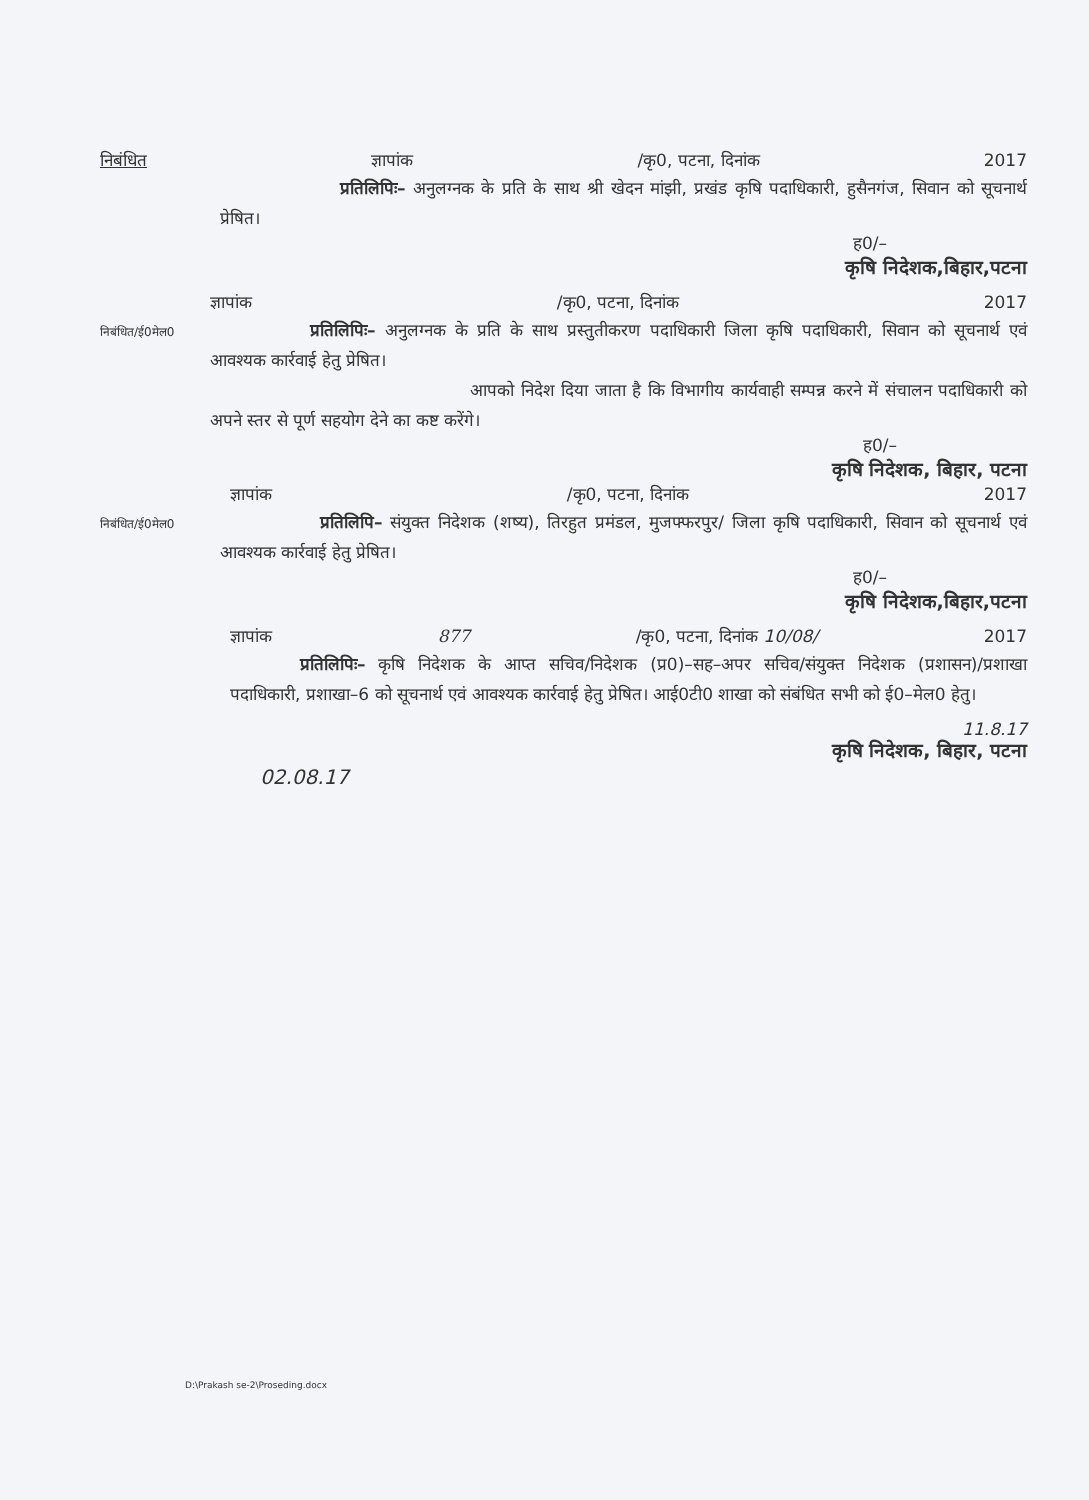निबंधित ज्ञापांक /कृ0, पटना, दिनांक 2017
प्रतिलिपिः– अनुलग्नक के प्रति के साथ श्री खेदन मांझी, प्रखंड कृषि पदाधिकारी, हुसैनगंज, सिवान को सूचनार्थ प्रेषित।
ह0/–
कृषि निदेशक,बिहार,पटना
ज्ञापांक /कृ0, पटना, दिनांक 2017
निबंधित/ई0मेल0
प्रतिलिपिः– अनुलग्नक के प्रति के साथ प्रस्तुतीकरण पदाधिकारी जिला कृषि पदाधिकारी, सिवान को सूचनार्थ एवं आवश्यक कार्रवाई हेतु प्रेषित।
आपको निदेश दिया जाता है कि विभागीय कार्यवाही सम्पन्न करने में संचालन पदाधिकारी को अपने स्तर से पूर्ण सहयोग देने का कष्ट करेंगे।
ह0/–
कृषि निदेशक, बिहार, पटना
ज्ञापांक /कृ0, पटना, दिनांक 2017
निबंधित/ई0मेल0
प्रतिलिपि– संयुक्त निदेशक (शष्य), तिरहुत प्रमंडल, मुजफ्फरपुर/ जिला कृषि पदाधिकारी, सिवान को सूचनार्थ एवं आवश्यक कार्रवाई हेतु प्रेषित।
ह0/–
कृषि निदेशक,बिहार,पटना
ज्ञापांक 877 /कृ0, पटना, दिनांक 10/08/ 2017
प्रतिलिपिः– कृषि निदेशक के आप्त सचिव/निदेशक (प्र0)–सह–अपर सचिव/संयुक्त निदेशक (प्रशासन)/प्रशाखा पदाधिकारी, प्रशाखा–6 को सूचनार्थ एवं आवश्यक कार्रवाई हेतु प्रेषित। आई0टी0 शाखा को संबंधित सभी को ई0–मेल0 हेतु।
11.8.17
कृषि निदेशक, बिहार, पटना
02.08.17
D:\Prakash se-2\Proseding.docx